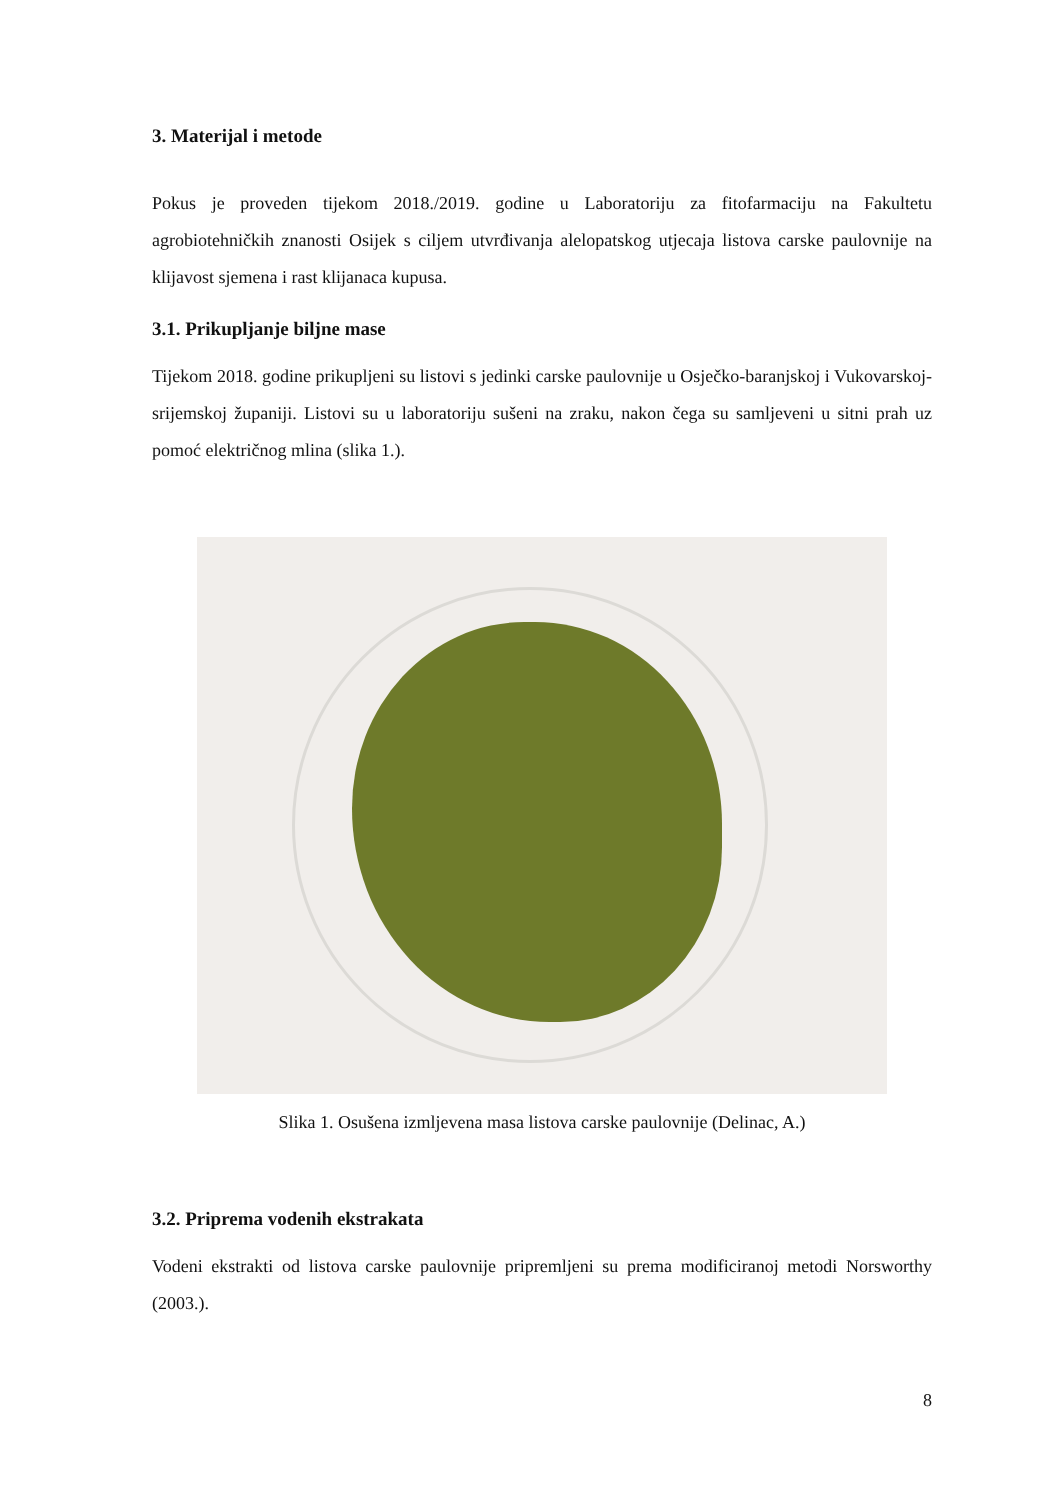3. Materijal i metode
Pokus je proveden tijekom 2018./2019. godine u Laboratoriju za fitofarmaciju na Fakultetu agrobiotehničkih znanosti Osijek s ciljem utvrđivanja alelopatskog utjecaja listova carske paulovnije na klijavost sjemena i rast klijanaca kupusa.
3.1. Prikupljanje biljne mase
Tijekom 2018. godine prikupljeni su listovi s jedinki carske paulovnije u Osječko-baranjskoj i Vukovarskoj-srijemskoj županiji. Listovi su u laboratoriju sušeni na zraku, nakon čega su samljeveni u sitni prah uz pomoć električnog mlina (slika 1.).
Slika 1. Osušena izmljevena masa listova carske paulovnije (Delinac, A.)
3.2. Priprema vodenih ekstrakata
Vodeni ekstrakti od listova carske paulovnije pripremljeni su prema modificiranoj metodi Norsworthy (2003.).
8